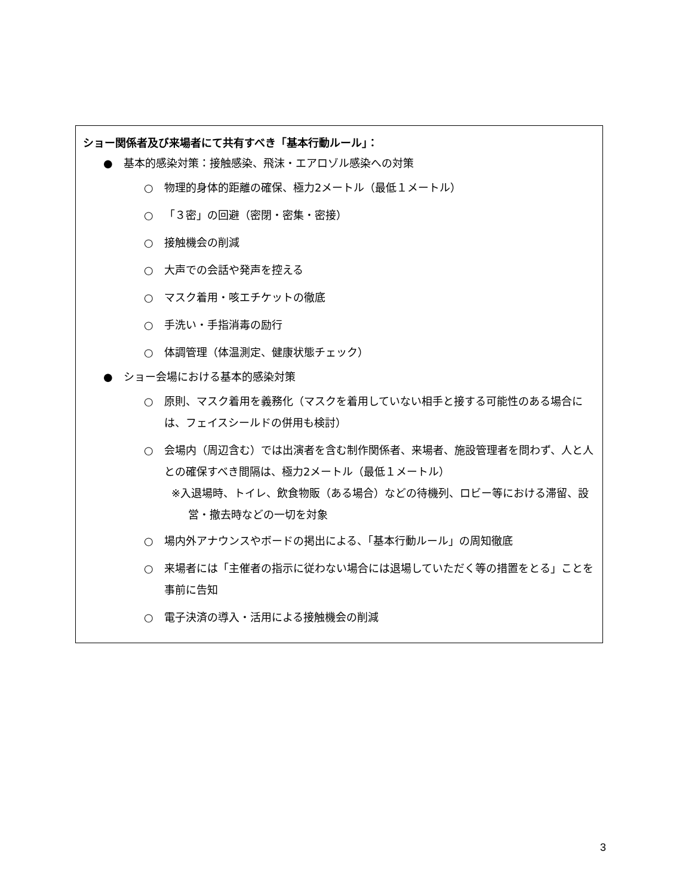ショー関係者及び来場者にて共有すべき「基本行動ルール」：
● 基本的感染対策：接触感染、飛沫・エアロゾル感染への対策
○ 物理的身体的距離の確保、極力2メートル（最低１メートル）
○ 「３密」の回避（密閉・密集・密接）
○ 接触機会の削減
○ 大声での会話や発声を控える
○ マスク着用・咳エチケットの徹底
○ 手洗い・手指消毒の励行
○ 体調管理（体温測定、健康状態チェック）
● ショー会場における基本的感染対策
○ 原則、マスク着用を義務化（マスクを着用していない相手と接する可能性のある場合には、フェイスシールドの併用も検討）
○ 会場内（周辺含む）では出演者を含む制作関係者、来場者、施設管理者を問わず、人と人との確保すべき間隔は、極力2メートル（最低１メートル）
※入退場時、トイレ、飲食物販（ある場合）などの待機列、ロビー等における滞留、設営・撤去時などの一切を対象
○ 場内外アナウンスやボードの掲出による、「基本行動ルール」の周知徹底
○ 来場者には「主催者の指示に従わない場合には退場していただく等の措置をとる」ことを事前に告知
○ 電子決済の導入・活用による接触機会の削減
3